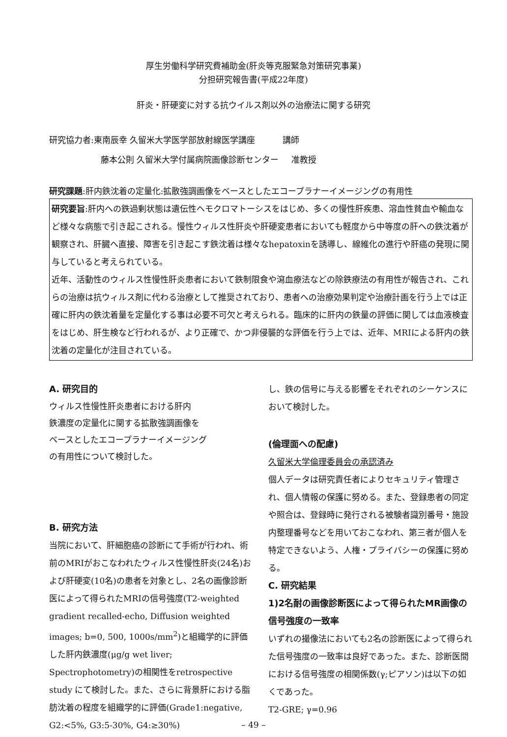厚生労働科学研究費補助金(肝炎等克服緊急対策研究事業)
分担研究報告書(平成22年度)
肝炎・肝硬変に対する抗ウイルス剤以外の治療法に関する研究
研究協力者:東南辰幸 久留米大学医学部放射線医学講座 講師
藤本公則 久留米大学付属病院画像診断センター 准教授
研究課題:肝内鉄沈着の定量化:拡散強調画像をベースとしたエコープラナーイメージングの有用性
研究要旨:肝内への鉄過剰状態は遺伝性ヘモクロマトーシスをはじめ、多くの慢性肝疾患、溶血性貧血や輸血など様々な病態で引き起こされる。慢性ウィルス性肝炎や肝硬変患者においても軽度から中等度の肝への鉄沈着が観察され、肝臓へ直接、障害を引き起こす鉄沈着は様々なhepatoxinを誘導し、線維化の進行や肝癌の発現に関与していると考えられている。
近年、活動性のウィルス性慢性肝炎患者において鉄制限食や瀉血療法などの除鉄療法の有用性が報告され、これらの治療は抗ウィルス剤に代わる治療として推奨されており、患者への治療効果判定や治療計画を行う上では正確に肝内の鉄沈着量を定量化する事は必要不可欠と考えられる。臨床的に肝内の鉄量の評価に関しては血液検査をはじめ、肝生検など行われるが、より正確で、かつ非侵襲的な評価を行う上では、近年、MRIによる肝内の鉄沈着の定量化が注目されている。
A. 研究目的
ウィルス性慢性肝炎患者における肝内
鉄濃度の定量化に関する拡散強調画像を
ベースとしたエコープラナーイメージング
の有用性について検討した。
B. 研究方法
当院において、肝細胞癌の診断にて手術が行われ、術前のMRIがおこなわれたウィルス性慢性肝炎(24名)および肝硬変(10名)の患者を対象とし、2名の画像診断医によって得られたMRIの信号強度(T2-weighted gradient recalled-echo, Diffusion weighted images; b=0, 500, 1000s/mm<sup>2</sup>)と組織学的に評価した肝内鉄濃度(μg/g wet liver; Spectrophotometry)の相関性をretrospective study にて検討した。また、さらに背景肝における脂肪沈着の程度を組織学的に評価(Grade1:negative, G2:<5%, G3:5-30%, G4:≥30%)
し、鉄の信号に与える影響をそれぞれのシーケンスにおいて検討した。
(倫理面への配慮)
久留米大学倫理委員会の承認済み
個人データは研究責任者によりセキュリティ管理され、個人情報の保護に努める。また、登録患者の同定や照合は、登録時に発行される被験者識別番号・施設内整理番号などを用いておこなわれ、第三者が個人を特定できないよう、人権・プライバシーの保護に努める。
C. 研究結果
1)2名耐の画像診断医によって得られたMR画像の信号強度の一致率
いずれの撮像法においても2名の診断医によって得られた信号強度の一致率は良好であった。また、診断医間における信号強度の相関係数(γ;ピアソン)は以下の如くであった。
T2-GRE; γ=0.96
– 49 –